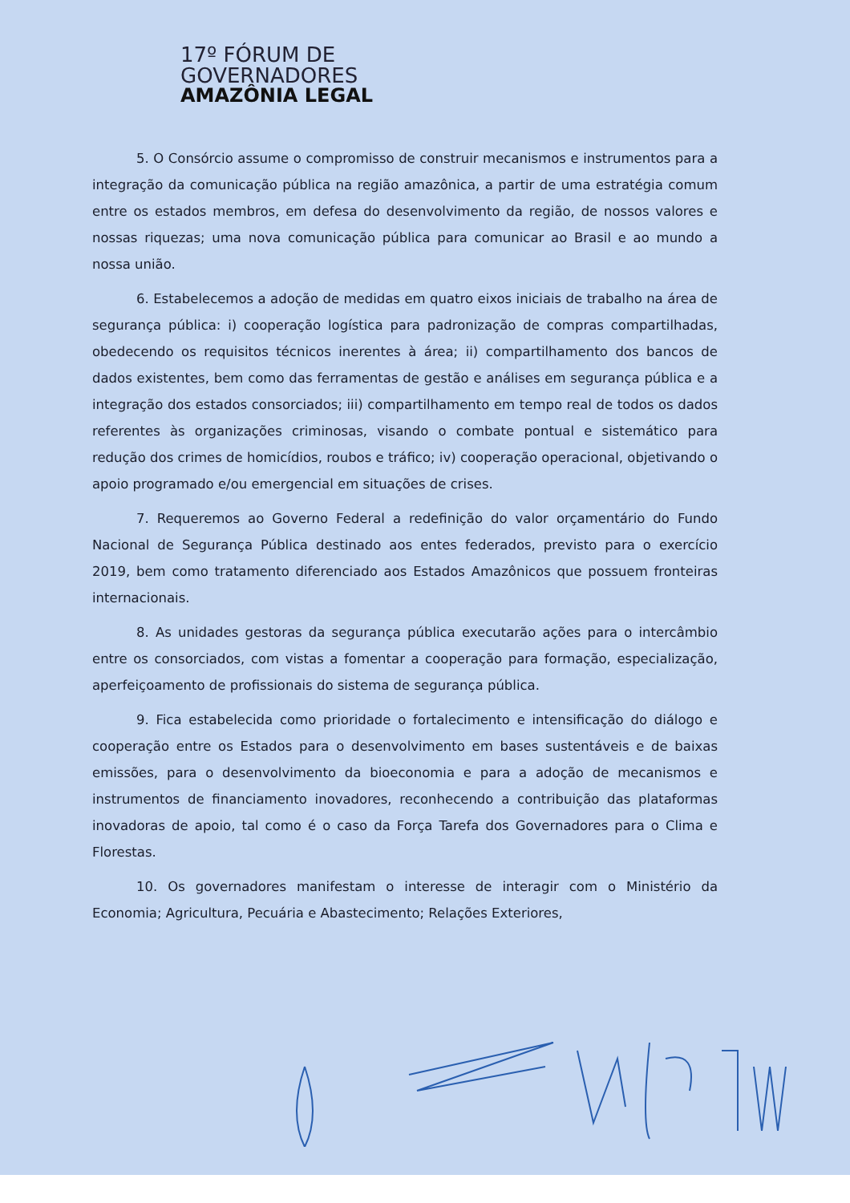17º FÓRUM DE
GOVERNADORES
AMAZÔNIA LEGAL
5. O Consórcio assume o compromisso de construir mecanismos e instrumentos para a integração da comunicação pública na região amazônica, a partir de uma estratégia comum entre os estados membros, em defesa do desenvolvimento da região, de nossos valores e nossas riquezas; uma nova comunicação pública para comunicar ao Brasil e ao mundo a nossa união.
6. Estabelecemos a adoção de medidas em quatro eixos iniciais de trabalho na área de segurança pública: i) cooperação logística para padronização de compras compartilhadas, obedecendo os requisitos técnicos inerentes à área; ii) compartilhamento dos bancos de dados existentes, bem como das ferramentas de gestão e análises em segurança pública e a integração dos estados consorciados; iii) compartilhamento em tempo real de todos os dados referentes às organizações criminosas, visando o combate pontual e sistemático para redução dos crimes de homicídios, roubos e tráfico; iv) cooperação operacional, objetivando o apoio programado e/ou emergencial em situações de crises.
7. Requeremos ao Governo Federal a redefinição do valor orçamentário do Fundo Nacional de Segurança Pública destinado aos entes federados, previsto para o exercício 2019, bem como tratamento diferenciado aos Estados Amazônicos que possuem fronteiras internacionais.
8. As unidades gestoras da segurança pública executarão ações para o intercâmbio entre os consorciados, com vistas a fomentar a cooperação para formação, especialização, aperfeiçoamento de profissionais do sistema de segurança pública.
9. Fica estabelecida como prioridade o fortalecimento e intensificação do diálogo e cooperação entre os Estados para o desenvolvimento em bases sustentáveis e de baixas emissões, para o desenvolvimento da bioeconomia e para a adoção de mecanismos e instrumentos de financiamento inovadores, reconhecendo a contribuição das plataformas inovadoras de apoio, tal como é o caso da Força Tarefa dos Governadores para o Clima e Florestas.
10. Os governadores manifestam o interesse de interagir com o Ministério da Economia; Agricultura, Pecuária e Abastecimento; Relações Exteriores,